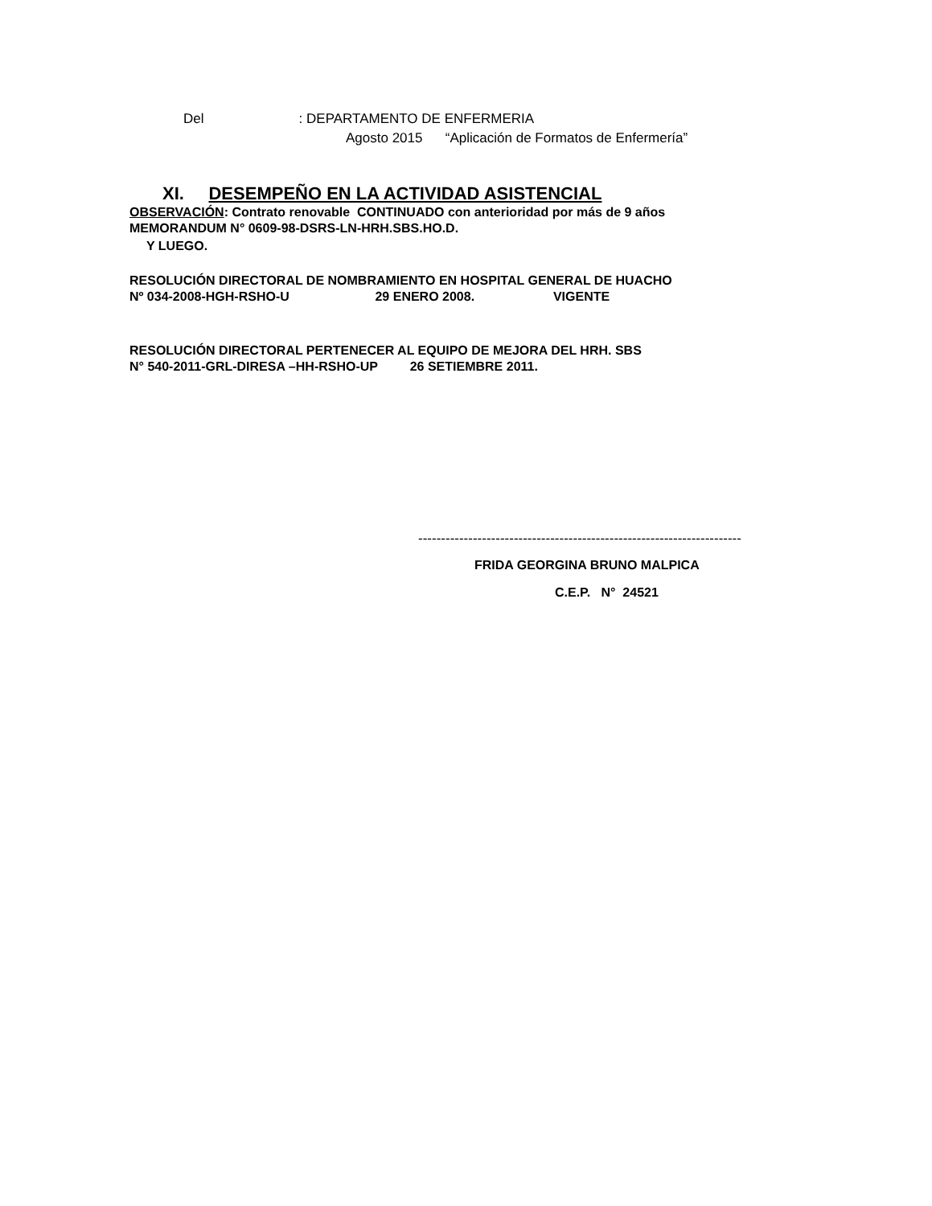Del : DEPARTAMENTO DE ENFERMERIA
Agosto 2015 “Aplicación de Formatos de Enfermería”
XI. DESEMPEÑO EN LA ACTIVIDAD ASISTENCIAL
OBSERVACIÓN: Contrato renovable CONTINUADO con anterioridad por más de 9 años
MEMORANDUM N° 0609-98-DSRS-LN-HRH.SBS.HO.D.
Y LUEGO.
RESOLUCIÓN DIRECTORAL DE NOMBRAMIENTO EN HOSPITAL GENERAL DE HUACHO
Nº 034-2008-HGH-RSHO-U 29 ENERO 2008. VIGENTE
RESOLUCIÓN DIRECTORAL PERTENECER AL EQUIPO DE MEJORA DEL HRH. SBS
N° 540-2011-GRL-DIRESA –HH-RSHO-UP 26 SETIEMBRE 2011.
-----------------------------------------------------------------------
FRIDA GEORGINA BRUNO MALPICA
C.E.P. N° 24521